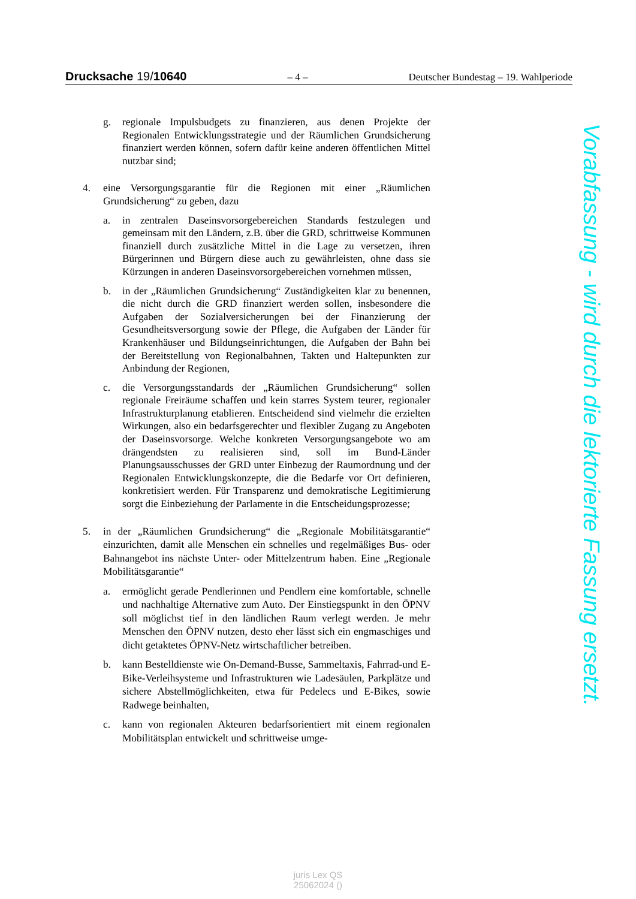Drucksache 19/10640
– 4 –
Deutscher Bundestag – 19. Wahlperiode
g. regionale Impulsbudgets zu finanzieren, aus denen Projekte der Regionalen Entwicklungsstrategie und der Räumlichen Grundsicherung finanziert werden können, sofern dafür keine anderen öffentlichen Mittel nutzbar sind;
4. eine Versorgungsgarantie für die Regionen mit einer „Räumlichen Grundsicherung“ zu geben, dazu
a. in zentralen Daseinsvorsorgebereichen Standards festzulegen und gemeinsam mit den Ländern, z.B. über die GRD, schrittweise Kommunen finanziell durch zusätzliche Mittel in die Lage zu versetzen, ihren Bürgerinnen und Bürgern diese auch zu gewährleisten, ohne dass sie Kürzungen in anderen Daseinsvorsorgebereichen vornehmen müssen,
b. in der „Räumlichen Grundsicherung“ Zuständigkeiten klar zu benennen, die nicht durch die GRD finanziert werden sollen, insbesondere die Aufgaben der Sozialversicherungen bei der Finanzierung der Gesundheitsversorgung sowie der Pflege, die Aufgaben der Länder für Krankenhäuser und Bildungseinrichtungen, die Aufgaben der Bahn bei der Bereitstellung von Regionalbahnen, Takten und Haltepunkten zur Anbindung der Regionen,
c. die Versorgungsstandards der „Räumlichen Grundsicherung“ sollen regionale Freiräume schaffen und kein starres System teurer, regionaler Infrastrukturplanung etablieren. Entscheidend sind vielmehr die erzielten Wirkungen, also ein bedarfsgerechter und flexibler Zugang zu Angeboten der Daseinsvorsorge. Welche konkreten Versorgungsangebote wo am drängendsten zu realisieren sind, soll im Bund-Länder Planungsausschusses der GRD unter Einbezug der Raumordnung und der Regionalen Entwicklungskonzepte, die die Bedarfe vor Ort definieren, konkretisiert werden. Für Transparenz und demokratische Legitimierung sorgt die Einbeziehung der Parlamente in die Entscheidungsprozesse;
5. in der „Räumlichen Grundsicherung“ die „Regionale Mobilitätsgarantie“ einzurichten, damit alle Menschen ein schnelles und regelmäßiges Bus- oder Bahnangebot ins nächste Unter- oder Mittelzentrum haben. Eine „Regionale Mobilitätsgarantie“
a. ermöglicht gerade Pendlerinnen und Pendlern eine komfortable, schnelle und nachhaltige Alternative zum Auto. Der Einstiegspunkt in den ÖPNV soll möglichst tief in den ländlichen Raum verlegt werden. Je mehr Menschen den ÖPNV nutzen, desto eher lässt sich ein engmaschiges und dicht getaktetes ÖPNV-Netz wirtschaftlicher betreiben.
b. kann Bestelldienste wie On-Demand-Busse, Sammeltaxis, Fahrrad-und E-Bike-Verleihsysteme und Infrastrukturen wie Ladesäulen, Parkplätze und sichere Abstellmöglichkeiten, etwa für Pedelecs und E-Bikes, sowie Radwege beinhalten,
c. kann von regionalen Akteuren bedarfsorientiert mit einem regionalen Mobilitätsplan entwickelt und schrittweise umge-
Vorabfassung - wird durch die lektorierte Fassung ersetzt.
juris Lex QS
25062024 ()